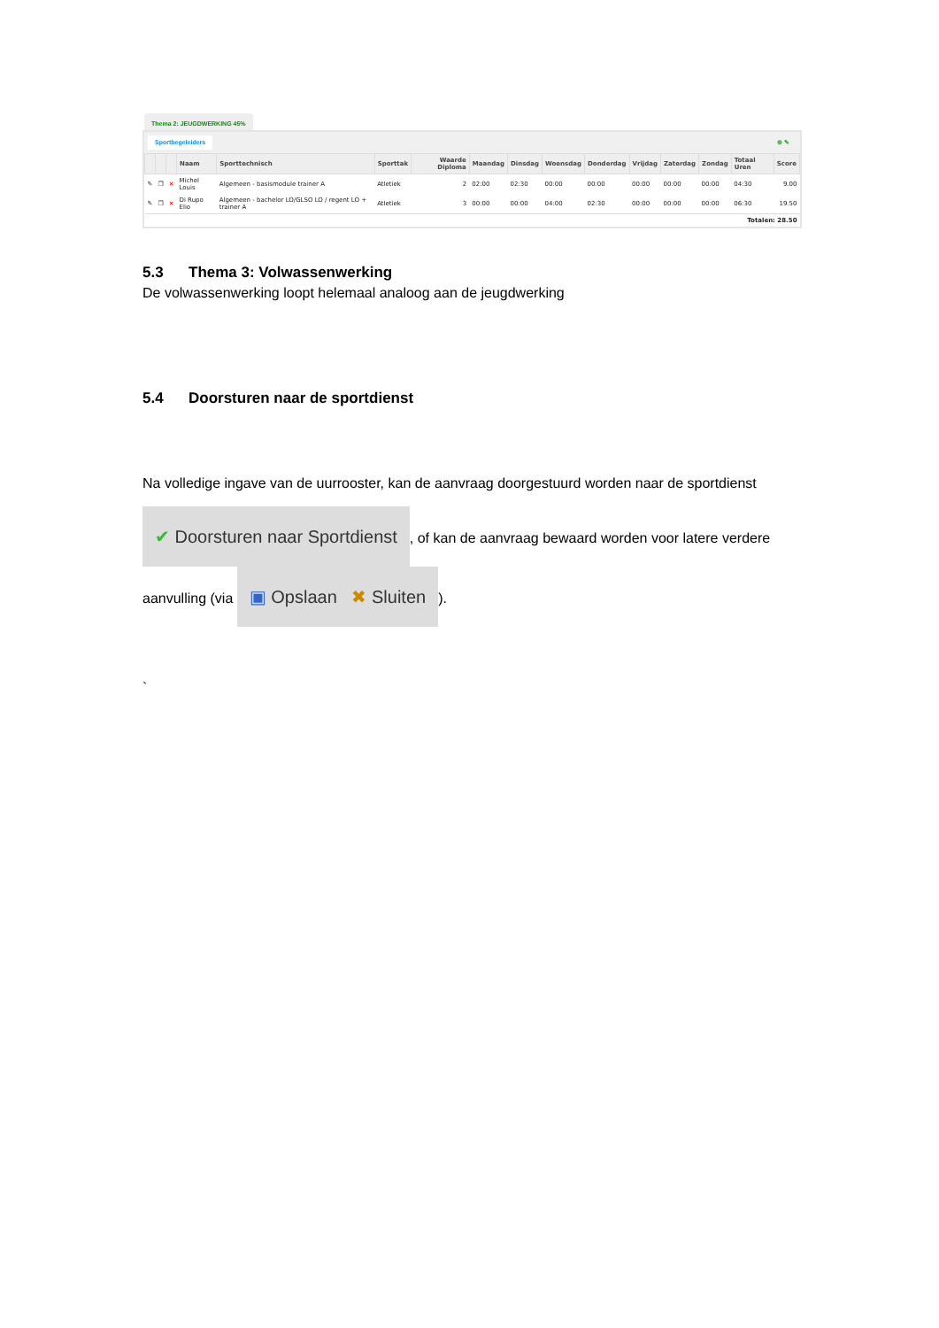Thema 2: JEUGDWERKING 45%
Sportbegeleiders ⊕ ✎
| | | | Naam | Sporttechnisch | Sporttak | Waarde Diploma | Maandag | Dinsdag | Woensdag | Donderdag | Vrijdag | Zaterdag | Zondag | Totaal Uren | Score |
| --- | --- | --- | --- | --- | --- | --- | --- | --- | --- | --- | --- | --- | --- | --- | --- |
| ✎ | ❐ | ✕ | Michel Louis | Algemeen - basismodule trainer A | Atletiek | 2 | 02:00 | 02:30 | 00:00 | 00:00 | 00:00 | 00:00 | 00:00 | 04:30 | 9.00 |
| ✎ | ❐ | ✕ | Di Rupo Elio | Algemeen - bachelor LO/GLSO LO / regent LO + trainer A | Atletiek | 3 | 00:00 | 00:00 | 04:00 | 02:30 | 00:00 | 00:00 | 00:00 | 06:30 | 19.50 |
| Totalen: 28.50 | | | | | | | | | | | | | | | |
5.3 Thema 3: Volwassenwerking
De volwassenwerking loopt helemaal analoog aan de jeugdwerking
5.4 Doorsturen naar de sportdienst
Na volledige ingave van de uurrooster, kan de aanvraag doorgestuurd worden naar de sportdienst ✔ Doorsturen naar Sportdienst, of kan de aanvraag bewaard worden voor latere verdere aanvulling (via ▣ Opslaan ✖ Sluiten).
`